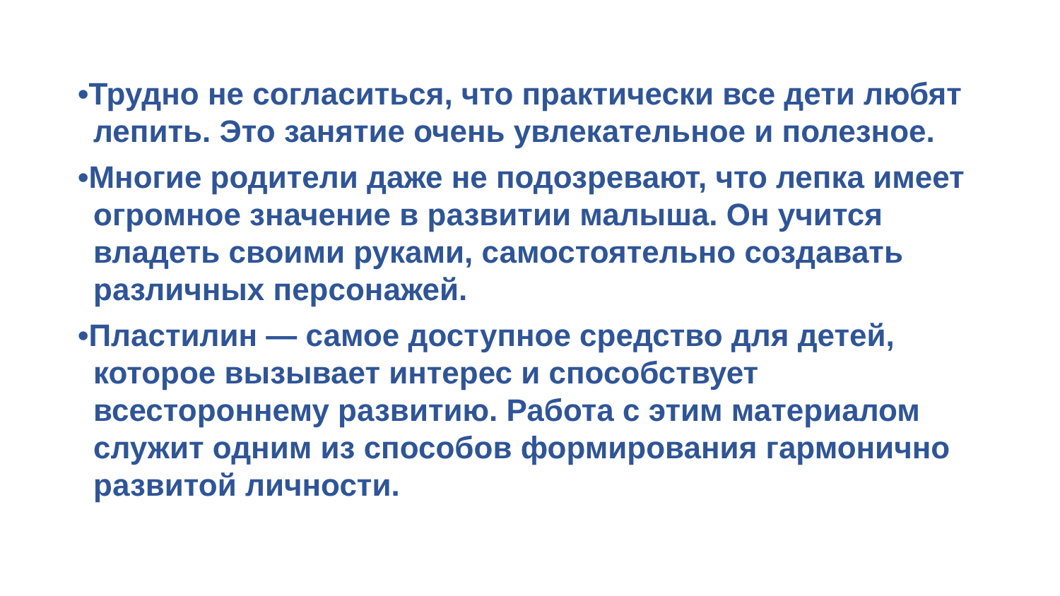•Трудно не согласиться, что практически все дети любят лепить. Это занятие очень увлекательное и полезное.
•Многие родители даже не подозревают, что лепка имеет огромное значение в развитии малыша. Он учится владеть своими руками, самостоятельно создавать различных персонажей.
•Пластилин — самое доступное средство для детей, которое вызывает интерес и способствует всестороннему развитию. Работа с этим материалом служит одним из способов формирования гармонично развитой личности.